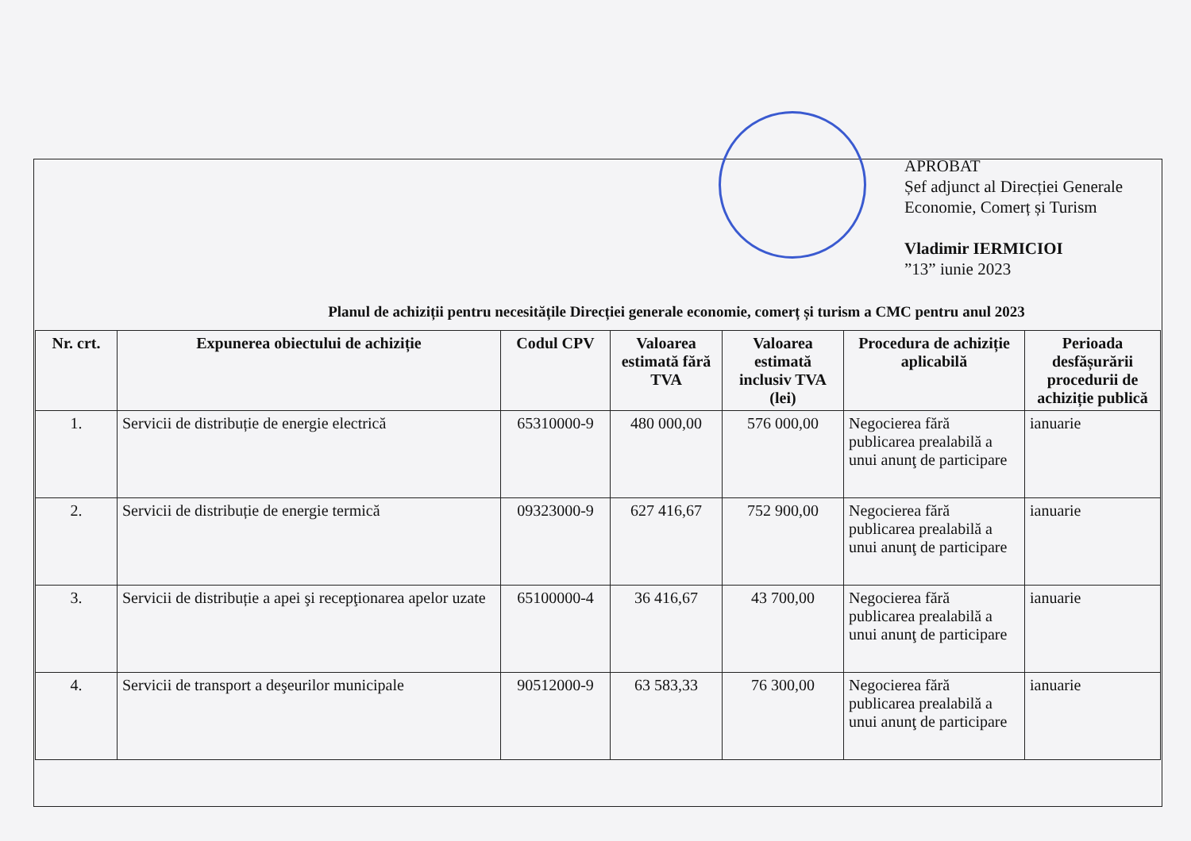APROBAT
Șef adjunct al Direcției Generale
Economie, Comerț și Turism
Vladimir IERMICIOI
”13” iunie 2023
Planul de achiziții pentru necesitățile Direcției generale economie, comerț și turism a CMC pentru anul 2023
| Nr. crt. | Expunerea obiectului de achiziție | Codul CPV | Valoarea estimată fără TVA | Valoarea estimată inclusiv TVA (lei) | Procedura de achiziție aplicabilă | Perioada desfășurării procedurii de achiziție publică |
| --- | --- | --- | --- | --- | --- | --- |
| 1. | Servicii de distribuție de energie electrică | 65310000-9 | 480 000,00 | 576 000,00 | Negocierea fără publicarea prealabilă a unui anunţ de participare | ianuarie |
| 2. | Servicii de distribuție de energie termică | 09323000-9 | 627 416,67 | 752 900,00 | Negocierea fără publicarea prealabilă a unui anunţ de participare | ianuarie |
| 3. | Servicii de distribuție a apei şi recepţionarea apelor uzate | 65100000-4 | 36 416,67 | 43 700,00 | Negocierea fără publicarea prealabilă a unui anunţ de participare | ianuarie |
| 4. | Servicii de transport a deşeurilor municipale | 90512000-9 | 63 583,33 | 76 300,00 | Negocierea fără publicarea prealabilă a unui anunţ de participare | ianuarie |